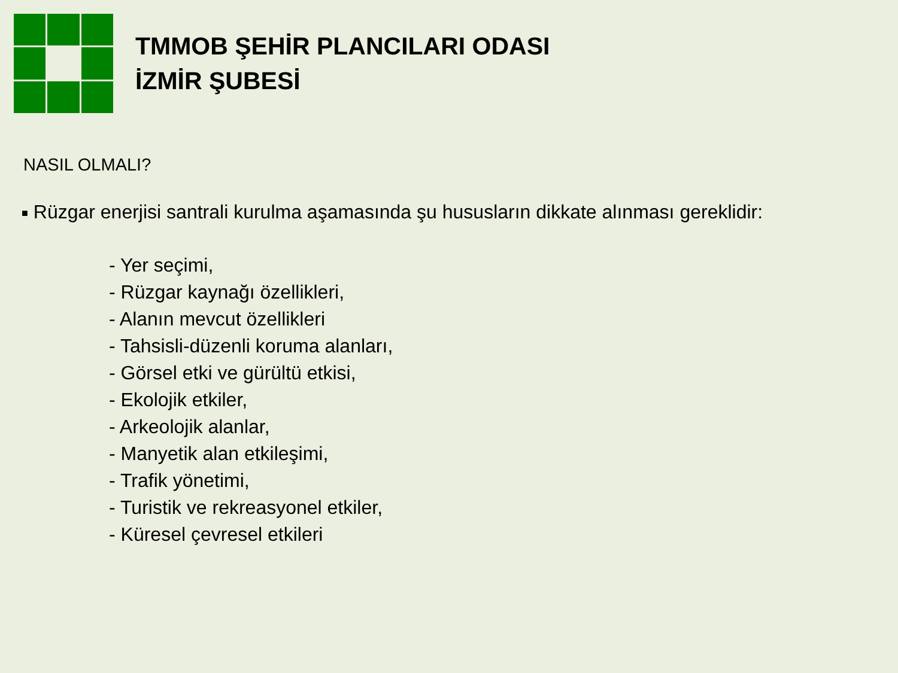TMMOB ŞEHİR PLANCILARI ODASI
İZMİR ŞUBESİ
NASIL OLMALI?
■ Rüzgar enerjisi santrali kurulma aşamasında şu hususların dikkate alınması gereklidir:
- Yer seçimi,
- Rüzgar kaynağı özellikleri,
- Alanın mevcut özellikleri
- Tahsisli-düzenli koruma alanları,
- Görsel etki ve gürültü etkisi,
- Ekolojik etkiler,
- Arkeolojik alanlar,
- Manyetik alan etkileşimi,
- Trafik yönetimi,
- Turistik ve rekreasyonel etkiler,
- Küresel çevresel etkileri